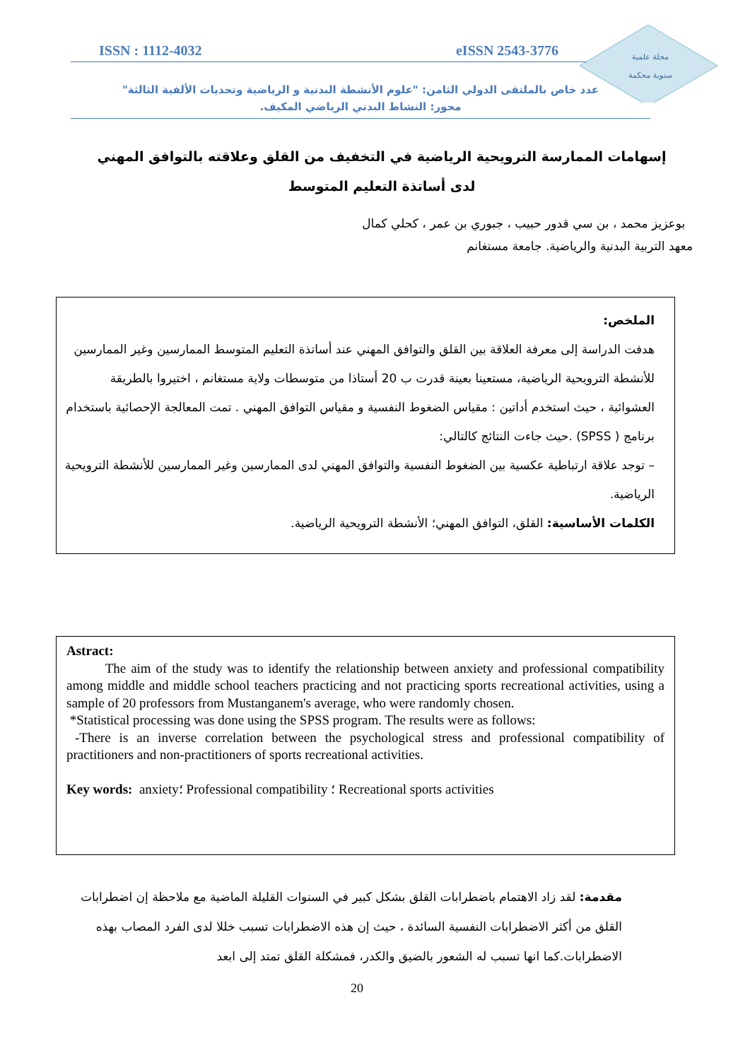مجلة علمية
سنوية محكمة
ISSN : 1112-4032 eISSN 2543-3776
عدد خاص بالملتقى الدولي الثامن: "علوم الأنشطة البدنية و الرياضية وتحديات الألفية الثالثة"
محور: النشاط البدني الرياضي المكيف.
إسهامات الممارسة الترويحية الرياضية في التخفيف من القلق وعلاقته بالتوافق المهني لدى أساتذة التعليم المتوسط
بوعزيز محمد ، بن سي قدور حبيب ، جبوري بن عمر ، كحلي كمال
معهد التربية البدنية والرياضية. جامعة مستغانم
الملخص:
هدفت الدراسة إلى معرفة العلاقة بين القلق والتوافق المهني عند أساتذة التعليم المتوسط الممارسين وغير الممارسين للأنشطة الترويحية الرياضية، مستعينا بعينة قدرت ب 20 أستاذا من متوسطات ولاية مستغانم ، اختيروا بالطريقة العشوائية ، حيث استخدم أداتين : مقياس الضغوط النفسية و مقياس التوافق المهني . تمت المعالجة الإحصائية باستخدام برنامج ( SPSS) .حيث جاءت النتائج كالتالي:
– توجد علاقة ارتباطية عكسية بين الضغوط النفسية والتوافق المهني لدى الممارسين وغير الممارسين للأنشطة الترويحية الرياضية.
الكلمات الأساسية: القلق، التوافق المهني؛ الأنشطة الترويحية الرياضية.
Astract:
The aim of the study was to identify the relationship between anxiety and professional compatibility among middle and middle school teachers practicing and not practicing sports recreational activities, using a sample of 20 professors from Mustanganem's average, who were randomly chosen.
*Statistical processing was done using the SPSS program. The results were as follows:
-There is an inverse correlation between the psychological stress and professional compatibility of practitioners and non-practitioners of sports recreational activities.
Key words: anxiety؛ Professional compatibility ؛ Recreational sports activities
مقدمة: لقد زاد الاهتمام باضطرابات القلق بشكل كبير في السنوات القليلة الماضية مع ملاحظة إن اضطرابات القلق من أكثر الاضطرابات النفسية السائدة ، حيث إن هذه الاضطرابات تسبب خللا لدى الفرد المصاب بهذه الاضطرابات.كما انها تسبب له الشعور بالضيق والكدر، فمشكلة القلق تمتد إلى ابعد
20